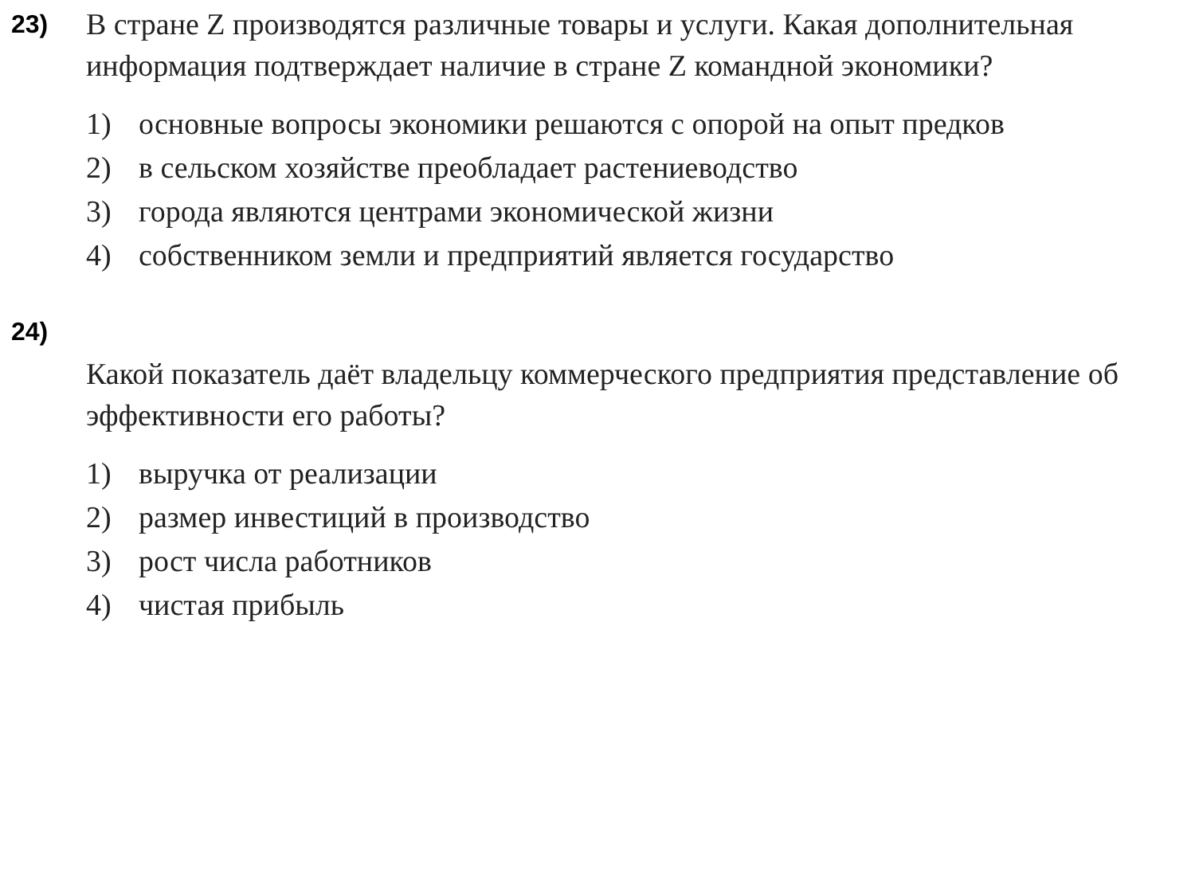23)
В стране Z производятся различные товары и услуги. Какая дополнительная информация подтверждает наличие в стране Z командной экономики?
1) основные вопросы экономики решаются с опорой на опыт предков
2) в сельском хозяйстве преобладает растениеводство
3) города являются центрами экономической жизни
4) собственником земли и предприятий является государство
24)
Какой показатель даёт владельцу коммерческого предприятия представление об эффективности его работы?
1) выручка от реализации
2) размер инвестиций в производство
3) рост числа работников
4) чистая прибыль